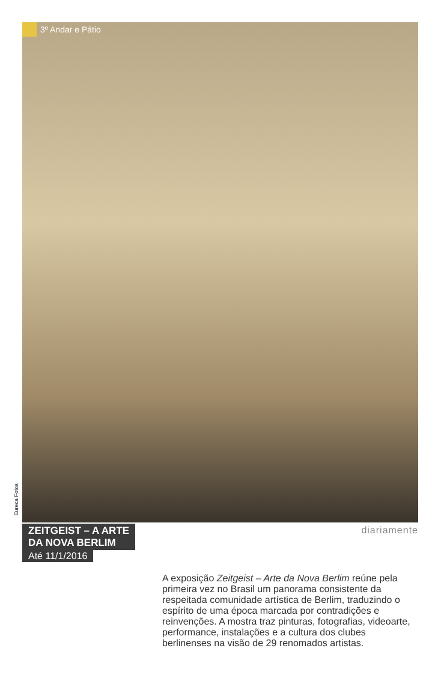3º Andar e Pátio
Eureca Fotos
ZEITGEIST – A ARTE
DA NOVA BERLIM
Até 11/1/2016
diariamente
A exposição Zeitgeist – Arte da Nova Berlim reúne pela primeira vez no Brasil um panorama consistente da respeitada comunidade artística de Berlim, traduzindo o espírito de uma época marcada por contradições e reinvenções. A mostra traz pinturas, fotografias, videoarte, performance, instalações e a cultura dos clubes berlinenses na visão de 29 renomados artistas.